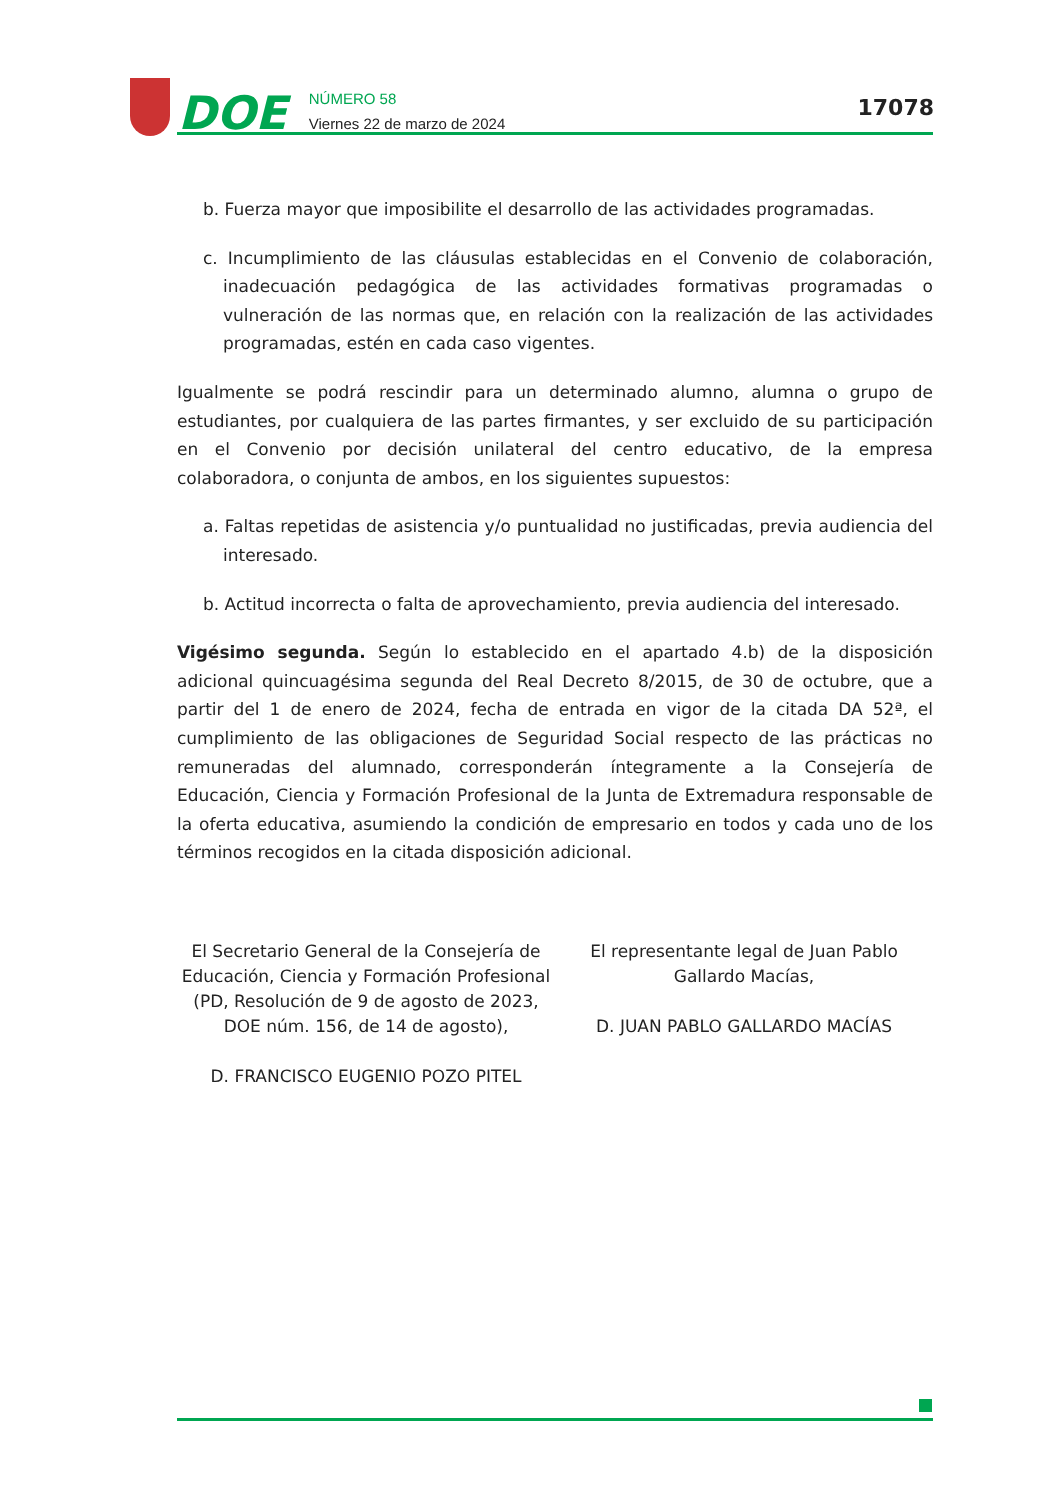DOE
NÚMERO 58
Viernes 22 de marzo de 2024
17078
b. Fuerza mayor que imposibilite el desarrollo de las actividades programadas.
c. Incumplimiento de las cláusulas establecidas en el Convenio de colaboración, inadecuación pedagógica de las actividades formativas programadas o vulneración de las normas que, en relación con la realización de las actividades programadas, estén en cada caso vigentes.
Igualmente se podrá rescindir para un determinado alumno, alumna o grupo de estudiantes, por cualquiera de las partes firmantes, y ser excluido de su participación en el Convenio por decisión unilateral del centro educativo, de la empresa colaboradora, o conjunta de ambos, en los siguientes supuestos:
a. Faltas repetidas de asistencia y/o puntualidad no justificadas, previa audiencia del interesado.
b. Actitud incorrecta o falta de aprovechamiento, previa audiencia del interesado.
Vigésimo segunda. Según lo establecido en el apartado 4.b) de la disposición adicional quincuagésima segunda del Real Decreto 8/2015, de 30 de octubre, que a partir del 1 de enero de 2024, fecha de entrada en vigor de la citada DA 52ª, el cumplimiento de las obligaciones de Seguridad Social respecto de las prácticas no remuneradas del alumnado, corresponderán íntegramente a la Consejería de Educación, Ciencia y Formación Profesional de la Junta de Extremadura responsable de la oferta educativa, asumiendo la condición de empresario en todos y cada uno de los términos recogidos en la citada disposición adicional.
El Secretario General de la Consejería de Educación, Ciencia y Formación Profesional (PD, Resolución de 9 de agosto de 2023, DOE núm. 156, de 14 de agosto),
D. FRANCISCO EUGENIO POZO PITEL
El representante legal de Juan Pablo Gallardo Macías,
D. JUAN PABLO GALLARDO MACÍAS